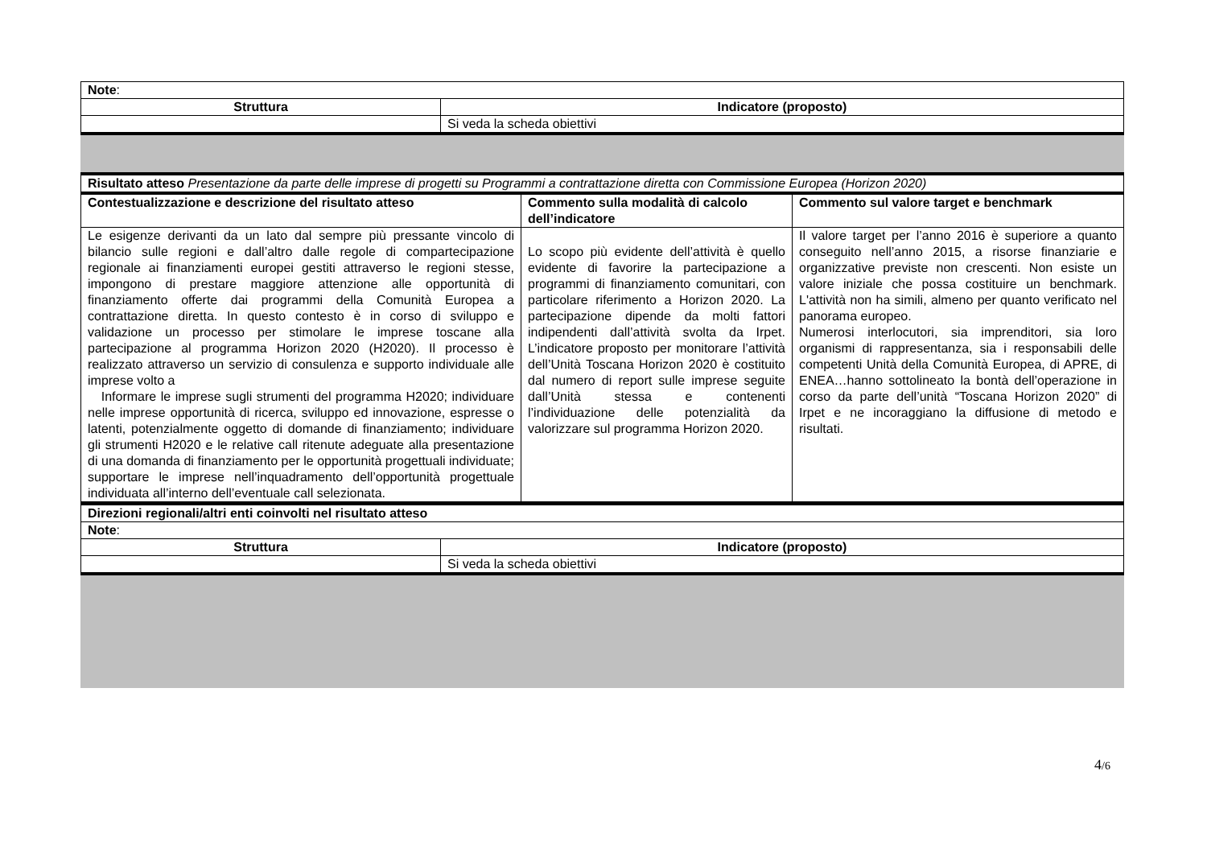| Note : | |
| Struttura | Indicatore (proposto) |
| | Si veda la scheda obiettivi |
| Risultato atteso Presentazione da parte delle imprese di progetti su Programmi a contrattazione diretta con Commissione Europea (Horizon 2020) | | |
| Contestualizzazione e descrizione del risultato atteso | Commento sulla modalità di calcolo dell’indicatore | Commento sul valore target e benchmark |
| Le esigenze derivanti da un lato dal sempre più pressante vincolo di bilancio sulle regioni e dall’altro dalle regole di compartecipazione regionale ai finanziamenti europei gestiti attraverso le regioni stesse, impongono di prestare maggiore attenzione alle opportunità di finanziamento offerte dai programmi della Comunità Europea a contrattazione diretta. In questo contesto è in corso di sviluppo e validazione un processo per stimolare le imprese toscane alla partecipazione al programma Horizon 2020 (H2020). Il processo è realizzato attraverso un servizio di consulenza e supporto individuale alle imprese volto a Informare le imprese sugli strumenti del programma H2020; individuare nelle imprese opportunità di ricerca, sviluppo ed innovazione, espresse o latenti, potenzialmente oggetto di domande di finanziamento; individuare gli strumenti H2020 e le relative call ritenute adeguate alla presentazione di una domanda di finanziamento per le opportunità progettuali individuate; supportare le imprese nell’inquadramento dell’opportunità progettuale individuata all’interno dell’eventuale call selezionata. | Lo scopo più evidente dell’attività è quello evidente di favorire la partecipazione a programmi di finanziamento comunitari, con particolare riferimento a Horizon 2020. La partecipazione dipende da molti fattori indipendenti dall’attività svolta da Irpet. L’indicatore proposto per monitorare l’attività dell’Unità Toscana Horizon 2020 è costituito dal numero di report sulle imprese seguite dall’Unità stessa e contenenti l’individuazione delle potenzialità da valorizzare sul programma Horizon 2020. | Il valore target per l’anno 2016 è superiore a quanto conseguito nell’anno 2015, a risorse finanziarie e organizzative previste non crescenti. Non esiste un valore iniziale che possa costituire un benchmark. L'attività non ha simili, almeno per quanto verificato nel panorama europeo. Numerosi interlocutori, sia imprenditori, sia loro organismi di rappresentanza, sia i responsabili delle competenti Unità della Comunità Europea, di APRE, di ENEA…hanno sottolineato la bontà dell’operazione in corso da parte dell’unità “Toscana Horizon 2020” di Irpet e ne incoraggiano la diffusione di metodo e risultati. |
| Direzioni regionali/altri enti coinvolti nel risultato atteso | |
| Note : | |
| Struttura | Indicatore (proposto) |
| | Si veda la scheda obiettivi |
4/6